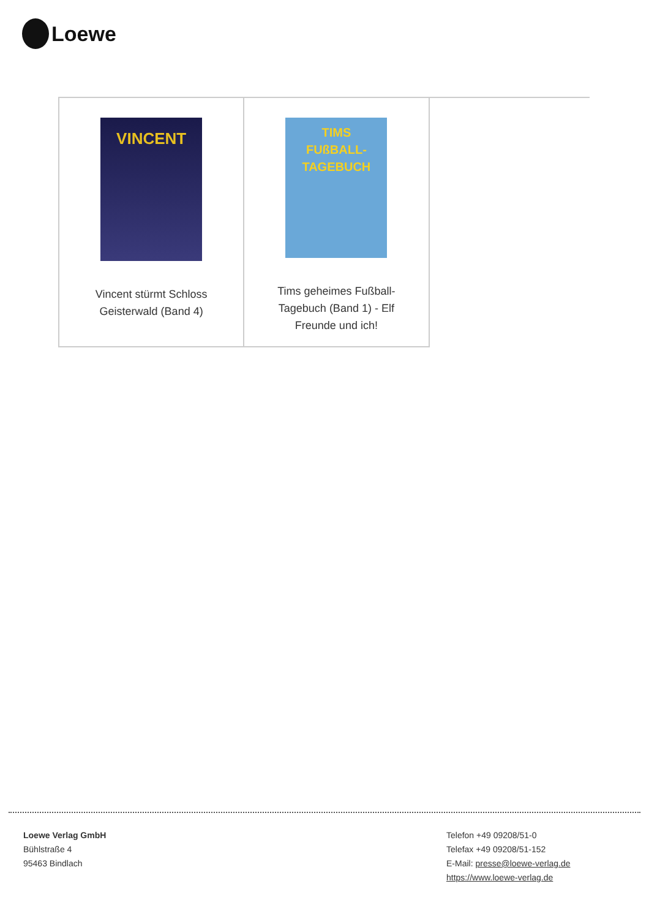Loewe
| VINCENT Vincent stürmt Schloss Geisterwald (Band 4) | TIMS FUßBALL- TAGEBUCH Tims geheimes Fußball-Tagebuch (Band 1) - Elf Freunde und ich! | |
Loewe Verlag GmbH
Bühlstraße 4
95463 Bindlach
Telefon +49 09208/51-0
Telefax +49 09208/51-152
E-Mail: presse@loewe-verlag.de
https://www.loewe-verlag.de